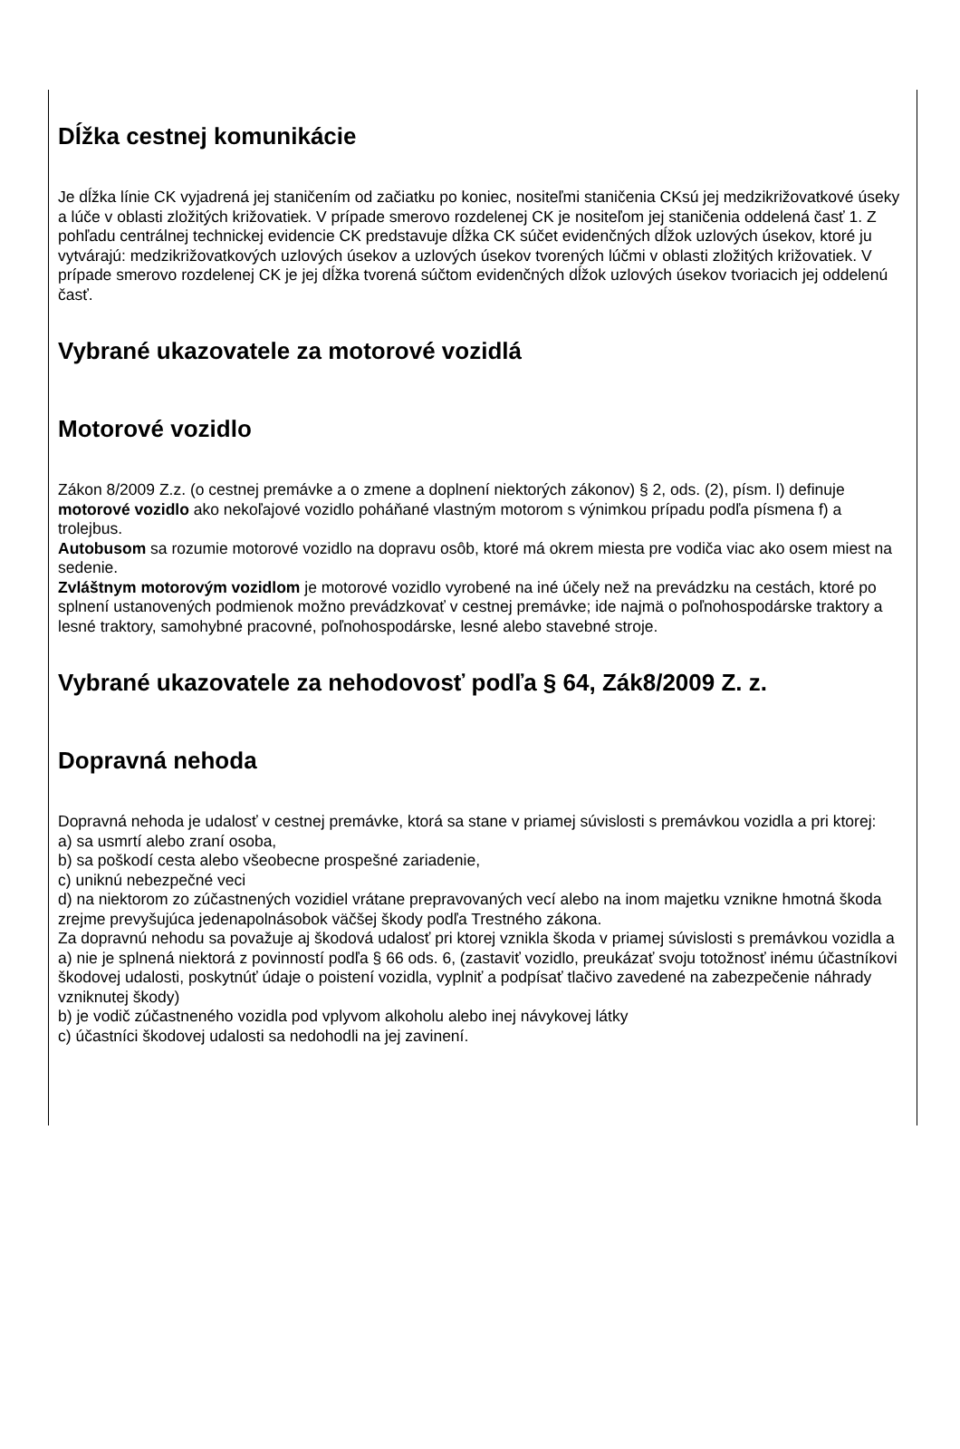Dĺžka cestnej komunikácie
Je dĺžka línie CK vyjadrená jej staničením od začiatku po koniec, nositeľmi staničenia CKsú jej medzikrižovatkové úseky a lúče v oblasti zložitých križovatiek. V prípade smerovo rozdelenej CK je nositeľom jej staničenia oddelená časť 1. Z pohľadu centrálnej technickej evidencie CK predstavuje dĺžka CK súčet evidenčných dĺžok uzlových úsekov, ktoré ju vytvárajú: medzikrižovatkových uzlových úsekov a uzlových úsekov tvorených lúčmi v oblasti zložitých križovatiek. V prípade smerovo rozdelenej CK je jej dĺžka tvorená súčtom evidenčných dĺžok uzlových úsekov tvoriacich jej oddelenú časť.
Vybrané ukazovatele za motorové vozidlá
Motorové vozidlo
Zákon 8/2009 Z.z. (o cestnej premávke a o zmene a doplnení niektorých zákonov) § 2, ods. (2), písm. l) definuje motorové vozidlo ako nekoľajové vozidlo poháňané vlastným motorom s výnimkou prípadu podľa písmena f) a trolejbus.
Autobusom sa rozumie motorové vozidlo na dopravu osôb, ktoré má okrem miesta pre vodiča viac ako osem miest na sedenie.
Zvláštnym motorovým vozidlom je motorové vozidlo vyrobené na iné účely než na prevádzku na cestách, ktoré po splnení ustanovených podmienok možno prevádzkovať v cestnej premávke; ide najmä o poľnohospodárske traktory a lesné traktory, samohybné pracovné, poľnohospodárske, lesné alebo stavebné stroje.
Vybrané ukazovatele za nehodovosť podľa § 64, Zák8/2009 Z. z.
Dopravná nehoda
Dopravná nehoda je udalosť v cestnej premávke, ktorá sa stane v priamej súvislosti s premávkou vozidla a pri ktorej:
a) sa usmrtí alebo zraní osoba,
b) sa poškodí cesta alebo všeobecne prospešné zariadenie,
c) uniknú nebezpečné veci
d) na niektorom zo zúčastnených vozidiel vrátane prepravovaných vecí alebo na inom majetku vznikne hmotná škoda zrejme prevyšujúca jedenapolnásobok väčšej škody podľa Trestného zákona.
Za dopravnú nehodu sa považuje aj škodová udalosť pri ktorej vznikla škoda v priamej súvislosti s premávkou vozidla a
a) nie je splnená niektorá z povinností podľa § 66 ods. 6, (zastaviť vozidlo, preukázať svoju totožnosť inému účastníkovi škodovej udalosti, poskytnúť údaje o poistení vozidla, vyplniť a podpísať tlačivo zavedené na zabezpečenie náhrady vzniknutej škody)
b) je vodič zúčastneného vozidla pod vplyvom alkoholu alebo inej návykovej látky
c) účastníci škodovej udalosti sa nedohodli na jej zavinení.